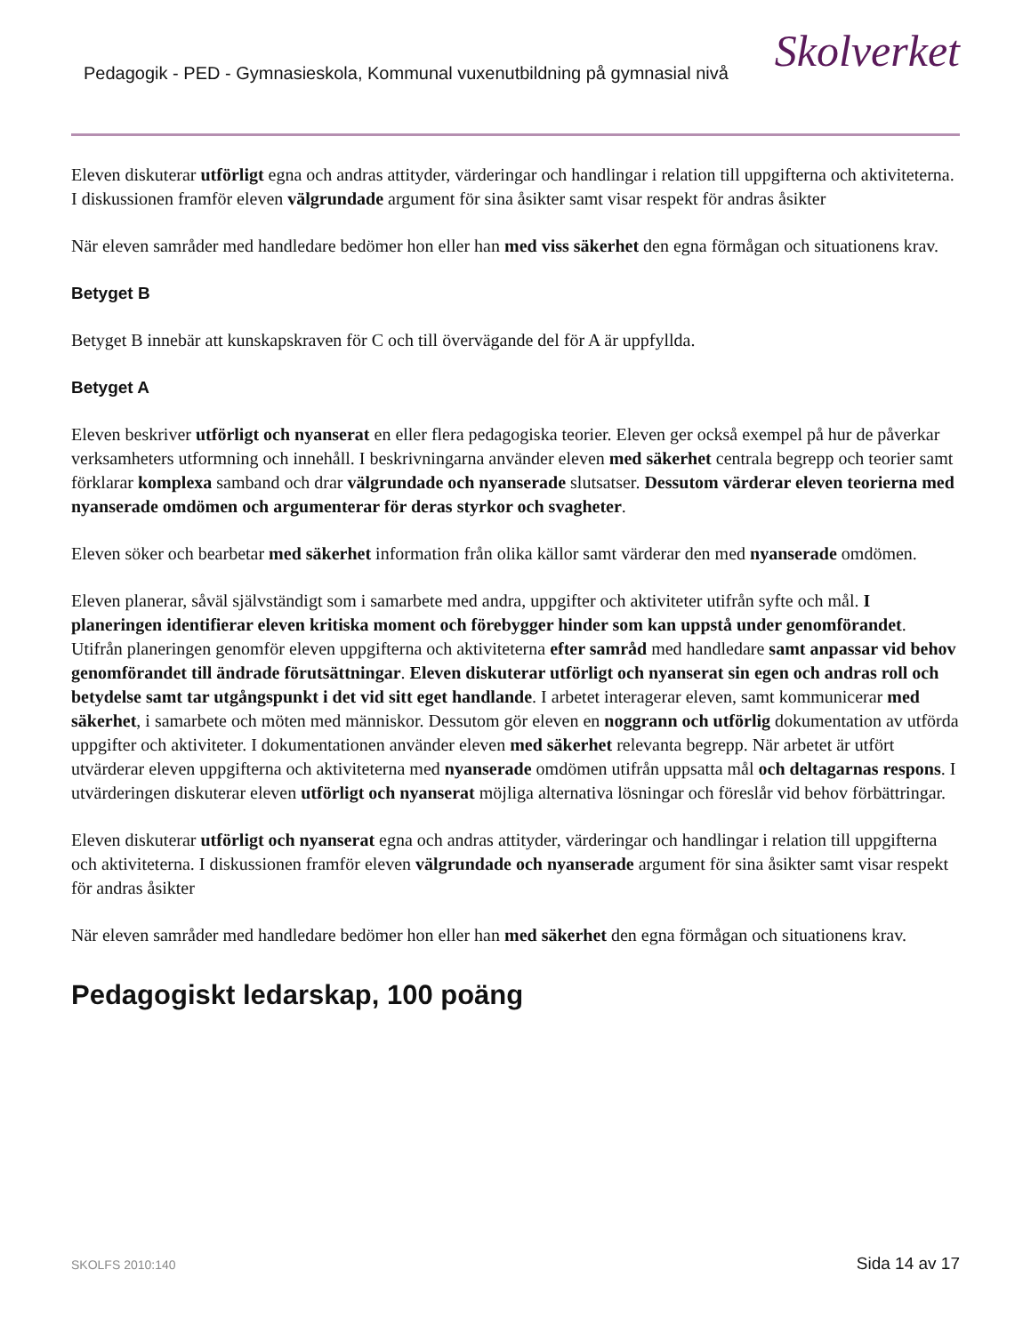Pedagogik - PED - Gymnasieskola, Kommunal vuxenutbildning på gymnasial nivå
Skolverket
Eleven diskuterar utförligt egna och andras attityder, värderingar och handlingar i relation till uppgifterna och aktiviteterna. I diskussionen framför eleven välgrundade argument för sina åsikter samt visar respekt för andras åsikter
När eleven samråder med handledare bedömer hon eller han med viss säkerhet den egna förmågan och situationens krav.
Betyget B
Betyget B innebär att kunskapskraven för C och till övervägande del för A är uppfyllda.
Betyget A
Eleven beskriver utförligt och nyanserat en eller flera pedagogiska teorier. Eleven ger också exempel på hur de påverkar verksamheters utformning och innehåll. I beskrivningarna använder eleven med säkerhet centrala begrepp och teorier samt förklarar komplexa samband och drar välgrundade och nyanserade slutsatser. Dessutom värderar eleven teorierna med nyanserade omdömen och argumenterar för deras styrkor och svagheter.
Eleven söker och bearbetar med säkerhet information från olika källor samt värderar den med nyanserade omdömen.
Eleven planerar, såväl självständigt som i samarbete med andra, uppgifter och aktiviteter utifrån syfte och mål. I planeringen identifierar eleven kritiska moment och förebygger hinder som kan uppstå under genomförandet. Utifrån planeringen genomför eleven uppgifterna och aktiviteterna efter samråd med handledare samt anpassar vid behov genomförandet till ändrade förutsättningar. Eleven diskuterar utförligt och nyanserat sin egen och andras roll och betydelse samt tar utgångspunkt i det vid sitt eget handlande. I arbetet interagerar eleven, samt kommunicerar med säkerhet, i samarbete och möten med människor. Dessutom gör eleven en noggrann och utförlig dokumentation av utförda uppgifter och aktiviteter. I dokumentationen använder eleven med säkerhet relevanta begrepp. När arbetet är utfört utvärderar eleven uppgifterna och aktiviteterna med nyanserade omdömen utifrån uppsatta mål och deltagarnas respons. I utvärderingen diskuterar eleven utförligt och nyanserat möjliga alternativa lösningar och föreslår vid behov förbättringar.
Eleven diskuterar utförligt och nyanserat egna och andras attityder, värderingar och handlingar i relation till uppgifterna och aktiviteterna. I diskussionen framför eleven välgrundade och nyanserade argument för sina åsikter samt visar respekt för andras åsikter
När eleven samråder med handledare bedömer hon eller han med säkerhet den egna förmågan och situationens krav.
Pedagogiskt ledarskap, 100 poäng
SKOLFS 2010:140 Sida 14 av 17